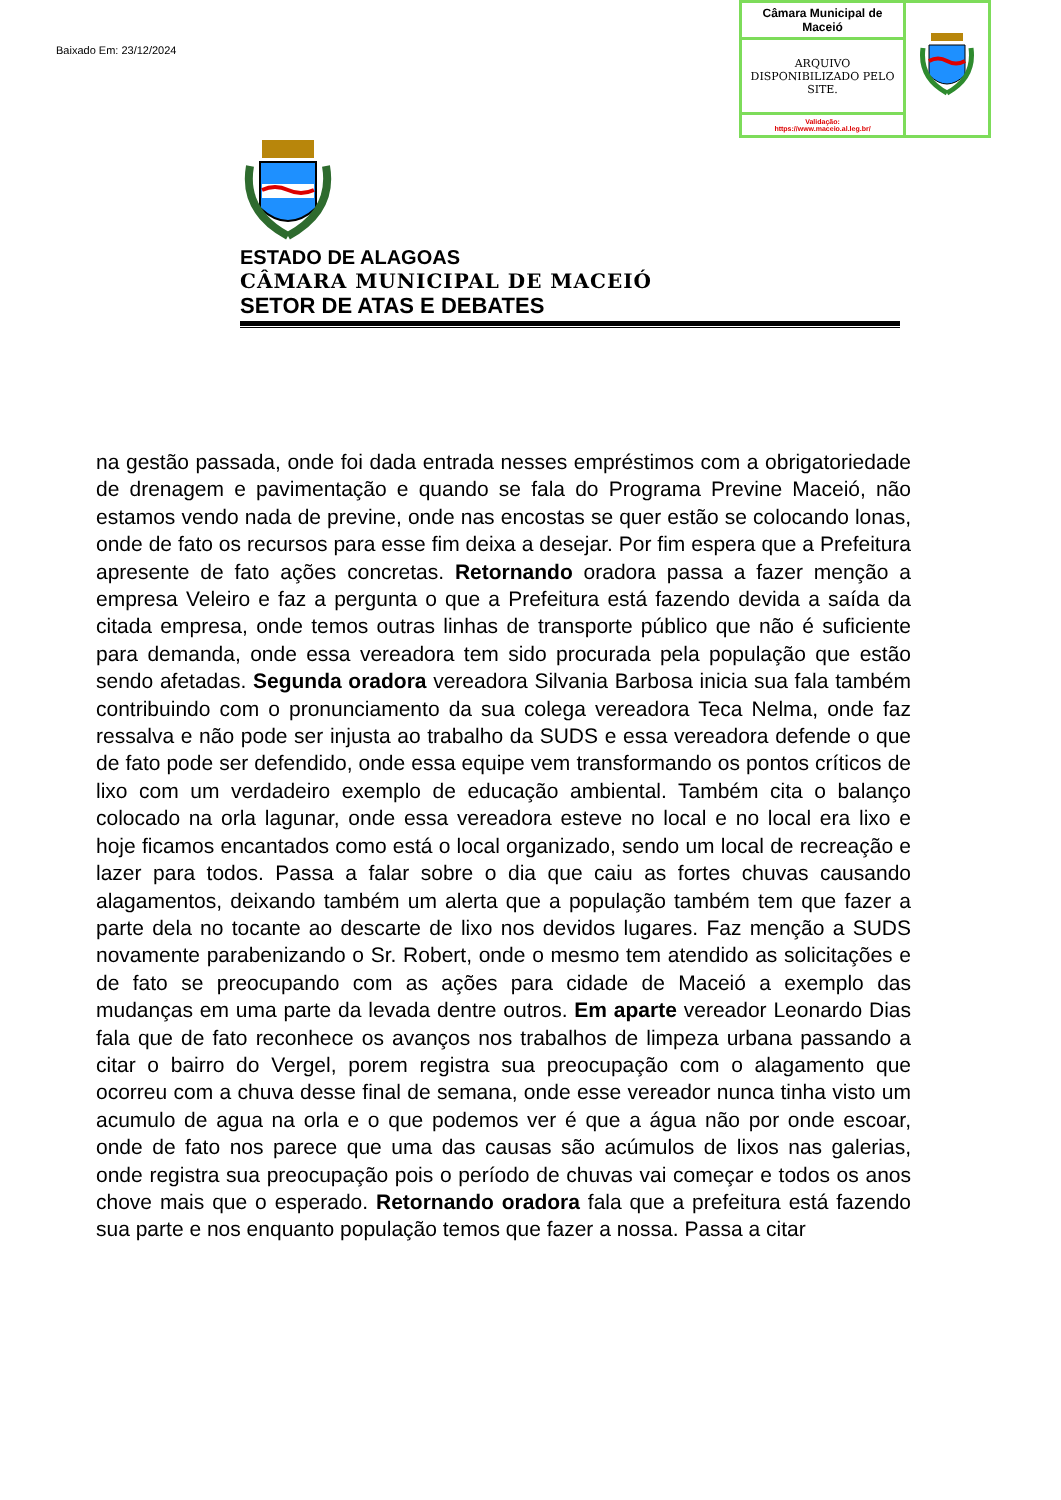Baixado Em: 23/12/2024
| Câmara Municipal de Maceió | |
| ARQUIVO DISPONIBILIZADO PELO SITE. | |
| Validação: https://www.maceio.al.leg.br/ | |
ESTADO DE ALAGOAS
CÂMARA MUNICIPAL DE MACEIÓ
SETOR DE ATAS E DEBATES
na gestão passada, onde foi dada entrada nesses empréstimos com a obrigatoriedade de drenagem e pavimentação e quando se fala do Programa Previne Maceió, não estamos vendo nada de previne, onde nas encostas se quer estão se colocando lonas, onde de fato os recursos para esse fim deixa a desejar. Por fim espera que a Prefeitura apresente de fato ações concretas. Retornando oradora passa a fazer menção a empresa Veleiro e faz a pergunta o que a Prefeitura está fazendo devida a saída da citada empresa, onde temos outras linhas de transporte público que não é suficiente para demanda, onde essa vereadora tem sido procurada pela população que estão sendo afetadas. Segunda oradora vereadora Silvania Barbosa inicia sua fala também contribuindo com o pronunciamento da sua colega vereadora Teca Nelma, onde faz ressalva e não pode ser injusta ao trabalho da SUDS e essa vereadora defende o que de fato pode ser defendido, onde essa equipe vem transformando os pontos críticos de lixo com um verdadeiro exemplo de educação ambiental. Também cita o balanço colocado na orla lagunar, onde essa vereadora esteve no local e no local era lixo e hoje ficamos encantados como está o local organizado, sendo um local de recreação e lazer para todos. Passa a falar sobre o dia que caiu as fortes chuvas causando alagamentos, deixando também um alerta que a população também tem que fazer a parte dela no tocante ao descarte de lixo nos devidos lugares. Faz menção a SUDS novamente parabenizando o Sr. Robert, onde o mesmo tem atendido as solicitações e de fato se preocupando com as ações para cidade de Maceió a exemplo das mudanças em uma parte da levada dentre outros. Em aparte vereador Leonardo Dias fala que de fato reconhece os avanços nos trabalhos de limpeza urbana passando a citar o bairro do Vergel, porem registra sua preocupação com o alagamento que ocorreu com a chuva desse final de semana, onde esse vereador nunca tinha visto um acumulo de agua na orla e o que podemos ver é que a água não por onde escoar, onde de fato nos parece que uma das causas são acúmulos de lixos nas galerias, onde registra sua preocupação pois o período de chuvas vai começar e todos os anos chove mais que o esperado. Retornando oradora fala que a prefeitura está fazendo sua parte e nos enquanto população temos que fazer a nossa. Passa a citar